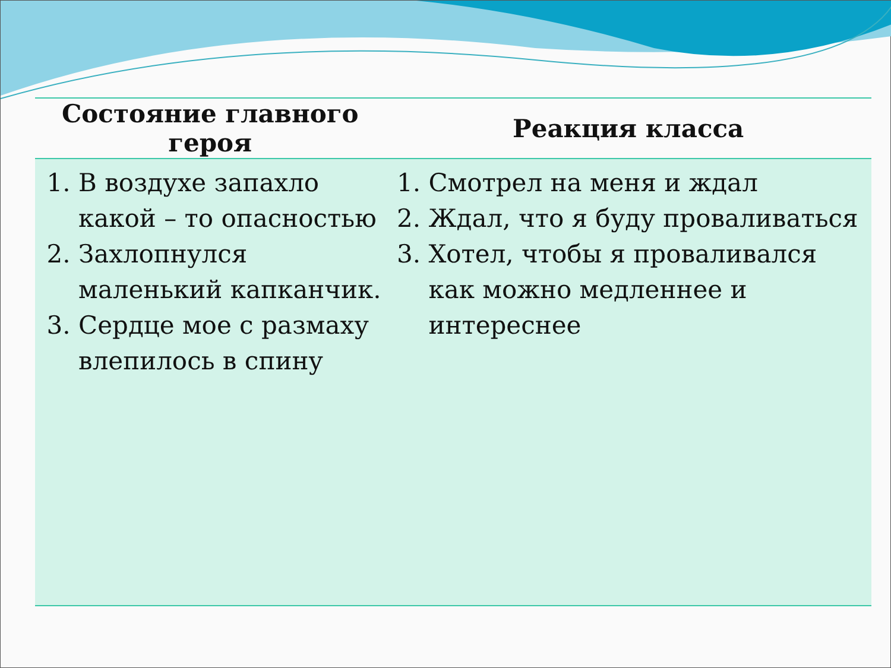| Состояние главного героя | Реакция класса |
| --- | --- |
| 1. В воздухе запахло какой – то опасностью 2. Захлопнулся маленький капканчик. 3. Сердце мое с размаху влепилось в спину | 1. Смотрел на меня и ждал 2. Ждал, что я буду проваливаться 3. Хотел, чтобы я проваливался как можно медленнее и интереснее |